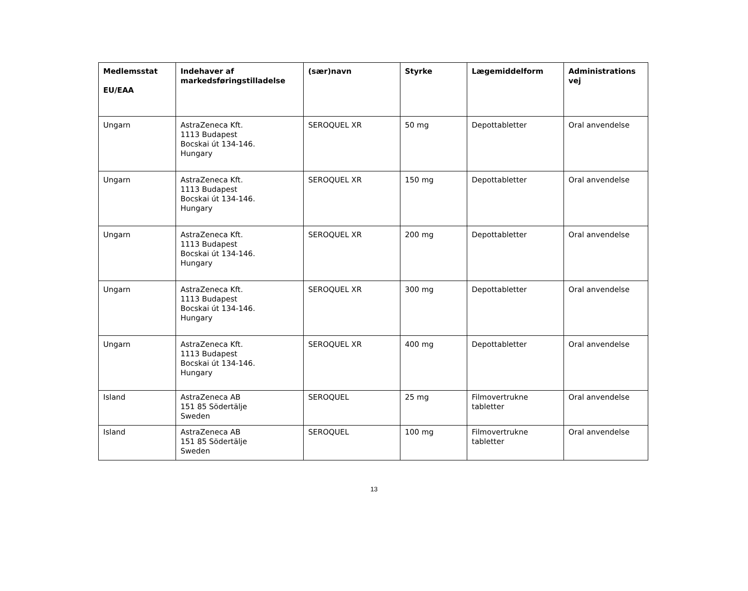| Medlemsstat EU/EAA | Indehaver af markedsføringstilladelse | (sær)navn | Styrke | Lægemiddelform | Administrations vej |
| --- | --- | --- | --- | --- | --- |
| Ungarn | AstraZeneca Kft. 1113 Budapest Bocskai út 134-146. Hungary | SEROQUEL XR | 50 mg | Depottabletter | Oral anvendelse |
| Ungarn | AstraZeneca Kft. 1113 Budapest Bocskai út 134-146. Hungary | SEROQUEL XR | 150 mg | Depottabletter | Oral anvendelse |
| Ungarn | AstraZeneca Kft. 1113 Budapest Bocskai út 134-146. Hungary | SEROQUEL XR | 200 mg | Depottabletter | Oral anvendelse |
| Ungarn | AstraZeneca Kft. 1113 Budapest Bocskai út 134-146. Hungary | SEROQUEL XR | 300 mg | Depottabletter | Oral anvendelse |
| Ungarn | AstraZeneca Kft. 1113 Budapest Bocskai út 134-146. Hungary | SEROQUEL XR | 400 mg | Depottabletter | Oral anvendelse |
| Island | AstraZeneca AB 151 85 Södertälje Sweden | SEROQUEL | 25 mg | Filmovertrukne tabletter | Oral anvendelse |
| Island | AstraZeneca AB 151 85 Södertälje Sweden | SEROQUEL | 100 mg | Filmovertrukne tabletter | Oral anvendelse |
13